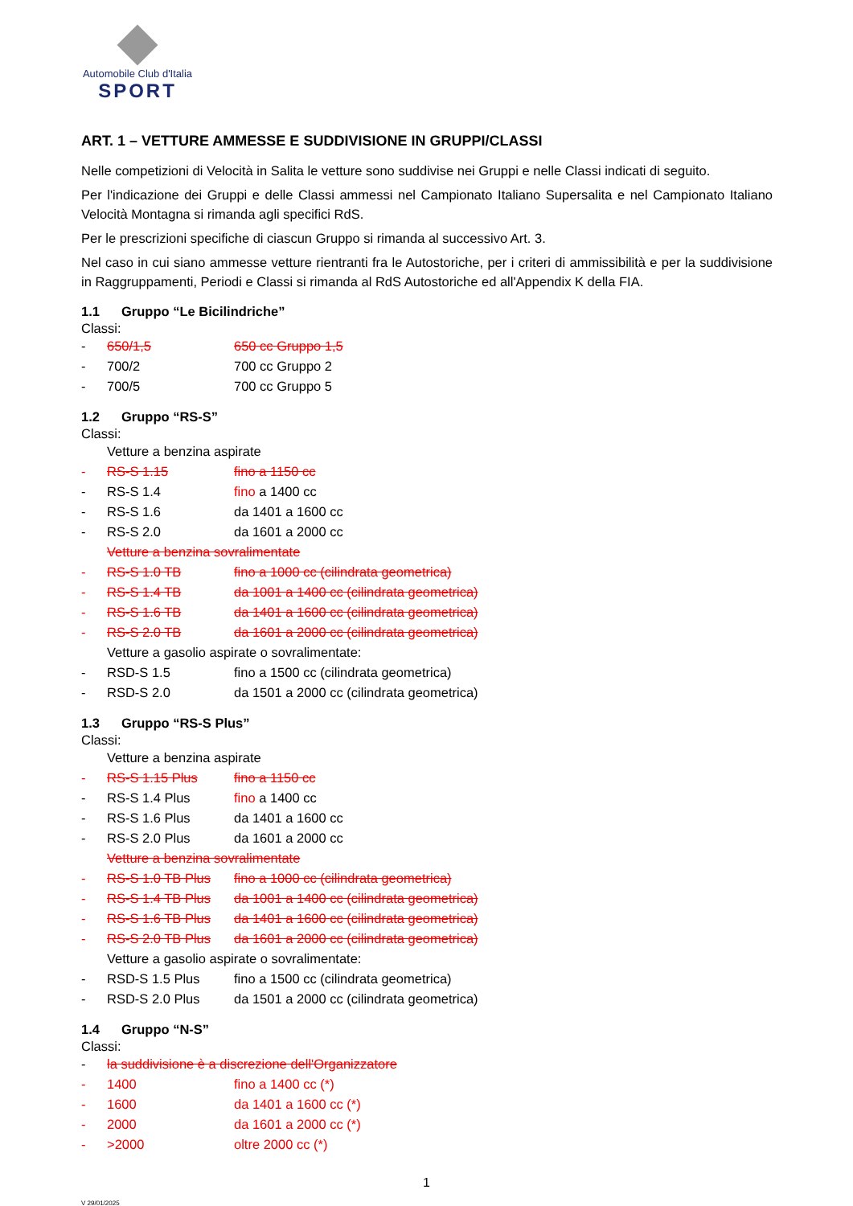Automobile Club d'Italia
SPORT
ART. 1 – VETTURE AMMESSE E SUDDIVISIONE IN GRUPPI/CLASSI
Nelle competizioni di Velocità in Salita le vetture sono suddivise nei Gruppi e nelle Classi indicati di seguito.
Per l'indicazione dei Gruppi e delle Classi ammessi nel Campionato Italiano Supersalita e nel Campionato Italiano Velocità Montagna si rimanda agli specifici RdS.
Per le prescrizioni specifiche di ciascun Gruppo si rimanda al successivo Art. 3.
Nel caso in cui siano ammesse vetture rientranti fra le Autostoriche, per i criteri di ammissibilità e per la suddivisione in Raggruppamenti, Periodi e Classi si rimanda al RdS Autostoriche ed all'Appendix K della FIA.
1.1 Gruppo “Le Bicilindriche”
Classi:
- 650/1,5 650 cc Gruppo 1,5
- 700/2 700 cc Gruppo 2
- 700/5 700 cc Gruppo 5
1.2 Gruppo “RS-S”
Classi:
Vetture a benzina aspirate
- RS-S 1.15 fino a 1150 cc
- RS-S 1.4 fino a 1400 cc
- RS-S 1.6 da 1401 a 1600 cc
- RS-S 2.0 da 1601 a 2000 cc
Vetture a benzina sovralimentate
- RS-S 1.0 TB fino a 1000 cc (cilindrata geometrica)
- RS-S 1.4 TB da 1001 a 1400 cc (cilindrata geometrica)
- RS-S 1.6 TB da 1401 a 1600 cc (cilindrata geometrica)
- RS-S 2.0 TB da 1601 a 2000 cc (cilindrata geometrica)
Vetture a gasolio aspirate o sovralimentate:
- RSD-S 1.5 fino a 1500 cc (cilindrata geometrica)
- RSD-S 2.0 da 1501 a 2000 cc (cilindrata geometrica)
1.3 Gruppo “RS-S Plus”
Classi:
Vetture a benzina aspirate
- RS-S 1.15 Plus fino a 1150 cc
- RS-S 1.4 Plus fino a 1400 cc
- RS-S 1.6 Plus da 1401 a 1600 cc
- RS-S 2.0 Plus da 1601 a 2000 cc
Vetture a benzina sovralimentate
- RS-S 1.0 TB Plus
fino a 1000 cc (cilindrata geometrica)
- RS-S 1.4 TB Plus
da 1001 a 1400 cc (cilindrata geometrica)
- RS-S 1.6 TB Plus
da 1401 a 1600 cc (cilindrata geometrica)
- RS-S 2.0 TB Plus
da 1601 a 2000 cc (cilindrata geometrica)
Vetture a gasolio aspirate o sovralimentate:
- RSD-S 1.5 Plus fino a 1500 cc (cilindrata geometrica)
- RSD-S 2.0 Plus da 1501 a 2000 cc (cilindrata geometrica)
1.4 Gruppo “N-S”
Classi:
- la suddivisione è a discrezione dell'Organizzatore
- 1400 fino a 1400 cc (*)
- 1600 da 1401 a 1600 cc (*)
- 2000 da 1601 a 2000 cc (*)
- >2000 oltre 2000 cc (*)
1
V 29/01/2025